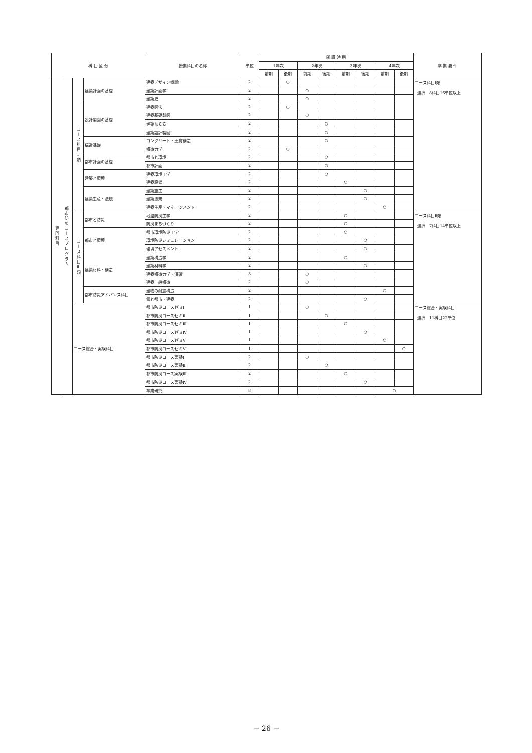| 科 目 区 分 | | | | 授業科目の名称 | 単位 | 開 講 時 期 | | | | | | | | 卒 業 要 件 |
| --- | --- | --- | --- | --- | --- | --- | --- | --- | --- | --- | --- | --- | --- | --- |
| | | | | | | 1年次 | | 2年次 | | 3年次 | | 4年次 | | |
| | | | | | | 前期 | 後期 | 前期 | 後期 | 前期 | 後期 | 前期 | 後期 | |
| 専門科目 | 都市防災コースプログラム | コース科目Ⅰ類 | 建築計画の基礎 | 建築デザイン概論 | 2 | | ○ | | | | | | | コース科目Ⅰ類 選択 8科目16単位以上 |
| | | | | 建築計画学Ⅰ | 2 | | | ○ | | | | | | |
| | | | | 建築史 | 2 | | | ○ | | | | | | |
| | | | 設計製図の基礎 | 建築図法 | 2 | | ○ | | | | | | | |
| | | | | 建築基礎製図 | 2 | | | ○ | | | | | | |
| | | | | 建築系ＣＧ | 2 | | | | ○ | | | | | |
| | | | | 建築設計製図Ⅰ | 2 | | | | ○ | | | | | |
| | | | 構造基礎 | コンクリート・土質構造 | 2 | | | | ○ | | | | | |
| | | | | 構造力学 | 2 | | ○ | | | | | | | |
| | | | 都市計画の基礎 | 都市と環境 | 2 | | | | ○ | | | | | |
| | | | | 都市計画 | 2 | | | | ○ | | | | | |
| | | | 建築と環境 | 建築環境工学 | 2 | | | | ○ | | | | | |
| | | | | 建築設備 | 2 | | | | | ○ | | | | |
| | | | 建築生産・法規 | 建築施工 | 2 | | | | | | ○ | | | |
| | | | | 建築法規 | 2 | | | | | | ○ | | | |
| | | | | 建築生産・マネージメント | 2 | | | | | | | ○ | | |
| | | コース科目Ⅱ類 | 都市と防災 | 地盤防災工学 | 2 | | | | | ○ | | | | コース科目Ⅱ類 選択 7科目14単位以上 |
| | | | | 防災まちづくり | 2 | | | | | ○ | | | | |
| | | | 都市と環境 | 都市環境防災工学 | 2 | | | | | ○ | | | | |
| | | | | 環境防災シミュレーション | 2 | | | | | | ○ | | | |
| | | | | 環境アセスメント | 2 | | | | | | ○ | | | |
| | | | 建築材料・構造 | 建築構造学 | 2 | | | | | ○ | | | | |
| | | | | 建築材料学 | 2 | | | | | | ○ | | | |
| | | | | 建築構造力学・演習 | 3 | | | ○ | | | | | | |
| | | | | 建築一般構造 | 2 | | | ○ | | | | | | |
| | | | 都市防災アドバンス科目 | 建物の耐震構造 | 2 | | | | | | | ○ | | |
| | | | | 雪と都市・建築 | 2 | | | | | | ○ | | | |
| | | コース総合・実験科目 | | 都市防災コースゼミⅠ | 1 | | | ○ | | | | | | コース総合・実験科目 選択 11科目22単位 |
| | | | | 都市防災コースゼミⅡ | 1 | | | | ○ | | | | | |
| | | | | 都市防災コースゼミⅢ | 1 | | | | | ○ | | | | |
| | | | | 都市防災コースゼミⅣ | 1 | | | | | | ○ | | | |
| | | | | 都市防災コースゼミⅤ | 1 | | | | | | | ○ | | |
| | | | | 都市防災コースゼミⅥ | 1 | | | | | | | | ○ | |
| | | | | 都市防災コース実験Ⅰ | 2 | | | ○ | | | | | | |
| | | | | 都市防災コース実験Ⅱ | 2 | | | | ○ | | | | | |
| | | | | 都市防災コース実験Ⅲ | 2 | | | | | ○ | | | | |
| | | | | 都市防災コース実験Ⅳ | 2 | | | | | | ○ | | | |
| | | | | 卒業研究 | 8 | | | | | | | ○ | | |
－ 26 －